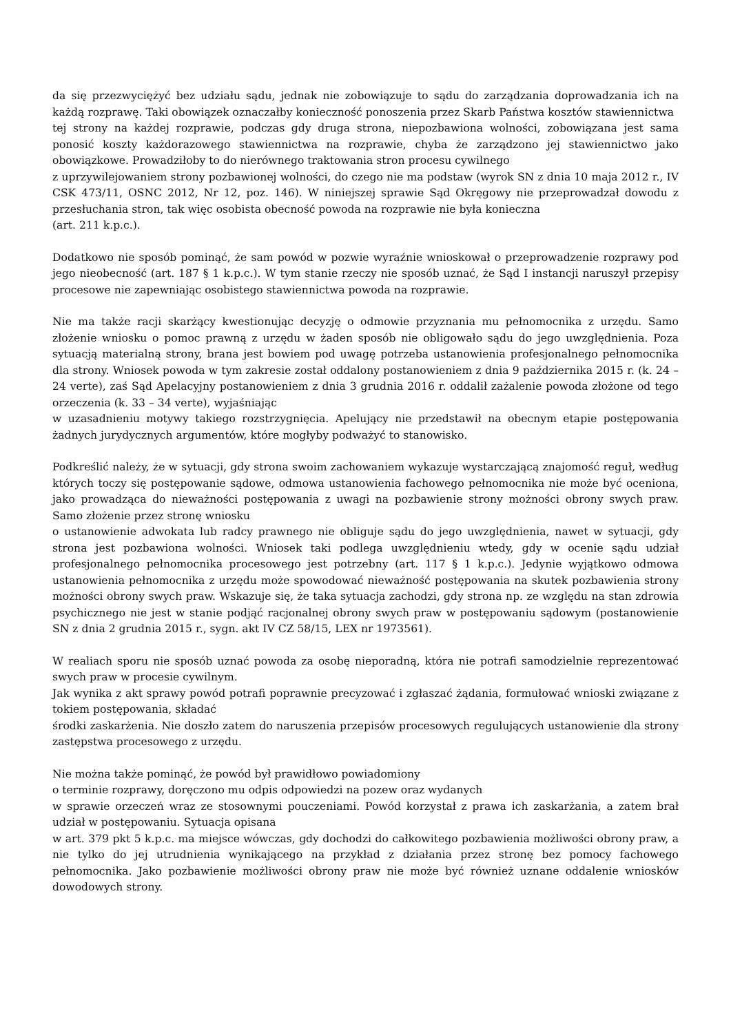da się przezwyciężyć bez udziału sądu, jednak nie zobowiązuje to sądu do zarządzania doprowadzania ich na każdą rozprawę. Taki obowiązek oznaczałby konieczność ponoszenia przez Skarb Państwa kosztów stawiennictwa
tej strony na każdej rozprawie, podczas gdy druga strona, niepozbawiona wolności, zobowiązana jest sama ponosić koszty każdorazowego stawiennictwa na rozprawie, chyba że zarządzono jej stawiennictwo jako obowiązkowe. Prowadziłoby to do nierównego traktowania stron procesu cywilnego
z uprzywilejowaniem strony pozbawionej wolności, do czego nie ma podstaw (wyrok SN z dnia 10 maja 2012 r., IV CSK 473/11, OSNC 2012, Nr 12, poz. 146). W niniejszej sprawie Sąd Okręgowy nie przeprowadzał dowodu z przesłuchania stron, tak więc osobista obecność powoda na rozprawie nie była konieczna
(art. 211 k.p.c.).
Dodatkowo nie sposób pominąć, że sam powód w pozwie wyraźnie wnioskował o przeprowadzenie rozprawy pod jego nieobecność (art. 187 § 1 k.p.c.). W tym stanie rzeczy nie sposób uznać, że Sąd I instancji naruszył przepisy procesowe nie zapewniając osobistego stawiennictwa powoda na rozprawie.
Nie ma także racji skarżący kwestionując decyzję o odmowie przyznania mu pełnomocnika z urzędu. Samo złożenie wniosku o pomoc prawną z urzędu w żaden sposób nie obligowało sądu do jego uwzględnienia. Poza sytuacją materialną strony, brana jest bowiem pod uwagę potrzeba ustanowienia profesjonalnego pełnomocnika dla strony. Wniosek powoda w tym zakresie został oddalony postanowieniem z dnia 9 października 2015 r. (k. 24 – 24 verte), zaś Sąd Apelacyjny postanowieniem z dnia 3 grudnia 2016 r. oddalił zażalenie powoda złożone od tego orzeczenia (k. 33 – 34 verte), wyjaśniając
w uzasadnieniu motywy takiego rozstrzygnięcia. Apelujący nie przedstawił na obecnym etapie postępowania żadnych jurydycznych argumentów, które mogłyby podważyć to stanowisko.
Podkreślić należy, że w sytuacji, gdy strona swoim zachowaniem wykazuje wystarczającą znajomość reguł, według których toczy się postępowanie sądowe, odmowa ustanowienia fachowego pełnomocnika nie może być oceniona, jako prowadząca do nieważności postępowania z uwagi na pozbawienie strony możności obrony swych praw. Samo złożenie przez stronę wniosku
o ustanowienie adwokata lub radcy prawnego nie obliguje sądu do jego uwzględnienia, nawet w sytuacji, gdy strona jest pozbawiona wolności. Wniosek taki podlega uwzględnieniu wtedy, gdy w ocenie sądu udział profesjonalnego pełnomocnika procesowego jest potrzebny (art. 117 § 1 k.p.c.). Jedynie wyjątkowo odmowa ustanowienia pełnomocnika z urzędu może spowodować nieważność postępowania na skutek pozbawienia strony możności obrony swych praw. Wskazuje się, że taka sytuacja zachodzi, gdy strona np. ze względu na stan zdrowia psychicznego nie jest w stanie podjąć racjonalnej obrony swych praw w postępowaniu sądowym (postanowienie SN z dnia 2 grudnia 2015 r., sygn. akt IV CZ 58/15, LEX nr 1973561).
W realiach sporu nie sposób uznać powoda za osobę nieporadną, która nie potrafi samodzielnie reprezentować swych praw w procesie cywilnym.
Jak wynika z akt sprawy powód potrafi poprawnie precyzować i zgłaszać żądania, formułować wnioski związane z tokiem postępowania, składać
środki zaskarżenia. Nie doszło zatem do naruszenia przepisów procesowych regulujących ustanowienie dla strony zastępstwa procesowego z urzędu.
Nie można także pominąć, że powód był prawidłowo powiadomiony
o terminie rozprawy, doręczono mu odpis odpowiedzi na pozew oraz wydanych
w sprawie orzeczeń wraz ze stosownymi pouczeniami. Powód korzystał z prawa ich zaskarżania, a zatem brał udział w postępowaniu. Sytuacja opisana
w art. 379 pkt 5 k.p.c. ma miejsce wówczas, gdy dochodzi do całkowitego pozbawienia możliwości obrony praw, a nie tylko do jej utrudnienia wynikającego na przykład z działania przez stronę bez pomocy fachowego pełnomocnika. Jako pozbawienie możliwości obrony praw nie może być również uznane oddalenie wniosków dowodowych strony.